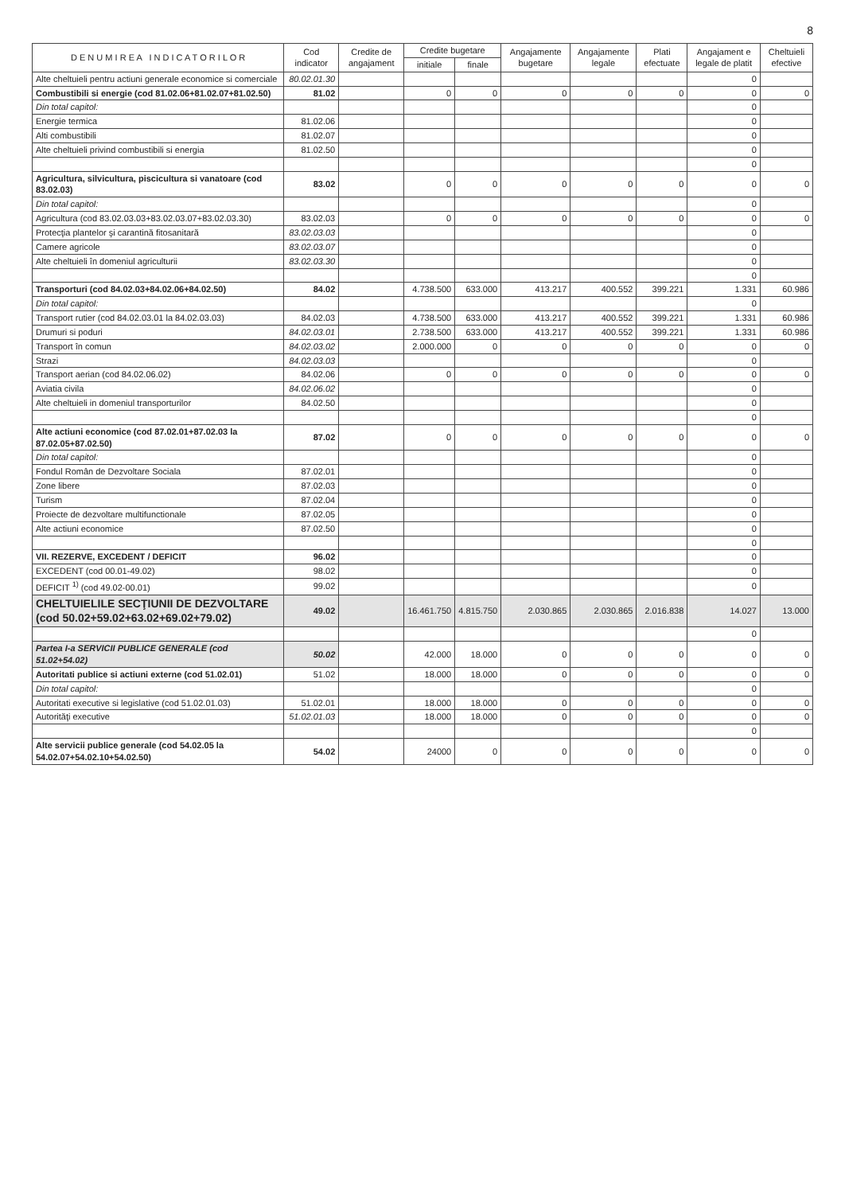8
| D E N U M I R E A I N D I C A T O R I L O R | Cod indicator | Credite de angajament | Credite bugetare | | Angajamente bugetare | Angajamente legale | Plati efectuate | Angajament e legale de platit | Cheltuieli efective |
| --- | --- | --- | --- | --- | --- | --- | --- | --- | --- |
| | | | initiale | finale | | | | | |
| Alte cheltuieli pentru actiuni generale economice si comerciale | 80.02.01.30 | | | | | | | 0 | |
| Combustibili si energie (cod 81.02.06+81.02.07+81.02.50) | 81.02 | | 0 | 0 | 0 | 0 | 0 | 0 | 0 |
| Din total capitol: | | | | | | | | 0 | |
| Energie termica | 81.02.06 | | | | | | | 0 | |
| Alti combustibili | 81.02.07 | | | | | | | 0 | |
| Alte cheltuieli privind combustibili si energia | 81.02.50 | | | | | | | 0 | |
| | | | | | | | | 0 | |
| Agricultura, silvicultura, piscicultura si vanatoare (cod 83.02.03) | 83.02 | | 0 | 0 | 0 | 0 | 0 | 0 | 0 |
| Din total capitol: | | | | | | | | 0 | |
| Agricultura (cod 83.02.03.03+83.02.03.07+83.02.03.30) | 83.02.03 | | 0 | 0 | 0 | 0 | 0 | 0 | 0 |
| Protecţia plantelor şi carantină fitosanitară | 83.02.03.03 | | | | | | | 0 | |
| Camere agricole | 83.02.03.07 | | | | | | | 0 | |
| Alte cheltuieli în domeniul agriculturii | 83.02.03.30 | | | | | | | 0 | |
| | | | | | | | | 0 | |
| Transporturi (cod 84.02.03+84.02.06+84.02.50) | 84.02 | | 4.738.500 | 633.000 | 413.217 | 400.552 | 399.221 | 1.331 | 60.986 |
| Din total capitol: | | | | | | | | 0 | |
| Transport rutier (cod 84.02.03.01 la 84.02.03.03) | 84.02.03 | | 4.738.500 | 633.000 | 413.217 | 400.552 | 399.221 | 1.331 | 60.986 |
| Drumuri si poduri | 84.02.03.01 | | 2.738.500 | 633.000 | 413.217 | 400.552 | 399.221 | 1.331 | 60.986 |
| Transport în comun | 84.02.03.02 | | 2.000.000 | 0 | 0 | 0 | 0 | 0 | 0 |
| Strazi | 84.02.03.03 | | | | | | | 0 | |
| Transport aerian (cod 84.02.06.02) | 84.02.06 | | 0 | 0 | 0 | 0 | 0 | 0 | 0 |
| Aviatia civila | 84.02.06.02 | | | | | | | 0 | |
| Alte cheltuieli in domeniul transporturilor | 84.02.50 | | | | | | | 0 | |
| | | | | | | | | 0 | |
| Alte actiuni economice (cod 87.02.01+87.02.03 la 87.02.05+87.02.50) | 87.02 | | 0 | 0 | 0 | 0 | 0 | 0 | 0 |
| Din total capitol: | | | | | | | | 0 | |
| Fondul Român de Dezvoltare Sociala | 87.02.01 | | | | | | | 0 | |
| Zone libere | 87.02.03 | | | | | | | 0 | |
| Turism | 87.02.04 | | | | | | | 0 | |
| Proiecte de dezvoltare multifunctionale | 87.02.05 | | | | | | | 0 | |
| Alte actiuni economice | 87.02.50 | | | | | | | 0 | |
| | | | | | | | | 0 | |
| VII. REZERVE, EXCEDENT / DEFICIT | 96.02 | | | | | | | 0 | |
| EXCEDENT (cod 00.01-49.02) | 98.02 | | | | | | | 0 | |
| DEFICIT <sup>1)</sup> (cod 49.02-00.01) | 99.02 | | | | | | | 0 | |
| CHELTUIELILE SECŢIUNII DE DEZVOLTARE (cod 50.02+59.02+63.02+69.02+79.02) | 49.02 | | 16.461.750 | 4.815.750 | 2.030.865 | 2.030.865 | 2.016.838 | 14.027 | 13.000 |
| | | | | | | | | 0 | |
| Partea I-a SERVICII PUBLICE GENERALE (cod 51.02+54.02) | 50.02 | | 42.000 | 18.000 | 0 | 0 | 0 | 0 | 0 |
| Autoritati publice si actiuni externe (cod 51.02.01) | 51.02 | | 18.000 | 18.000 | 0 | 0 | 0 | 0 | 0 |
| Din total capitol: | | | | | | | | 0 | |
| Autoritati executive si legislative (cod 51.02.01.03) | 51.02.01 | | 18.000 | 18.000 | 0 | 0 | 0 | 0 | 0 |
| Autorităţi executive | 51.02.01.03 | | 18.000 | 18.000 | 0 | 0 | 0 | 0 | 0 |
| | | | | | | | | 0 | |
| Alte servicii publice generale (cod 54.02.05 la 54.02.07+54.02.10+54.02.50) | 54.02 | | 24000 | 0 | 0 | 0 | 0 | 0 | 0 |